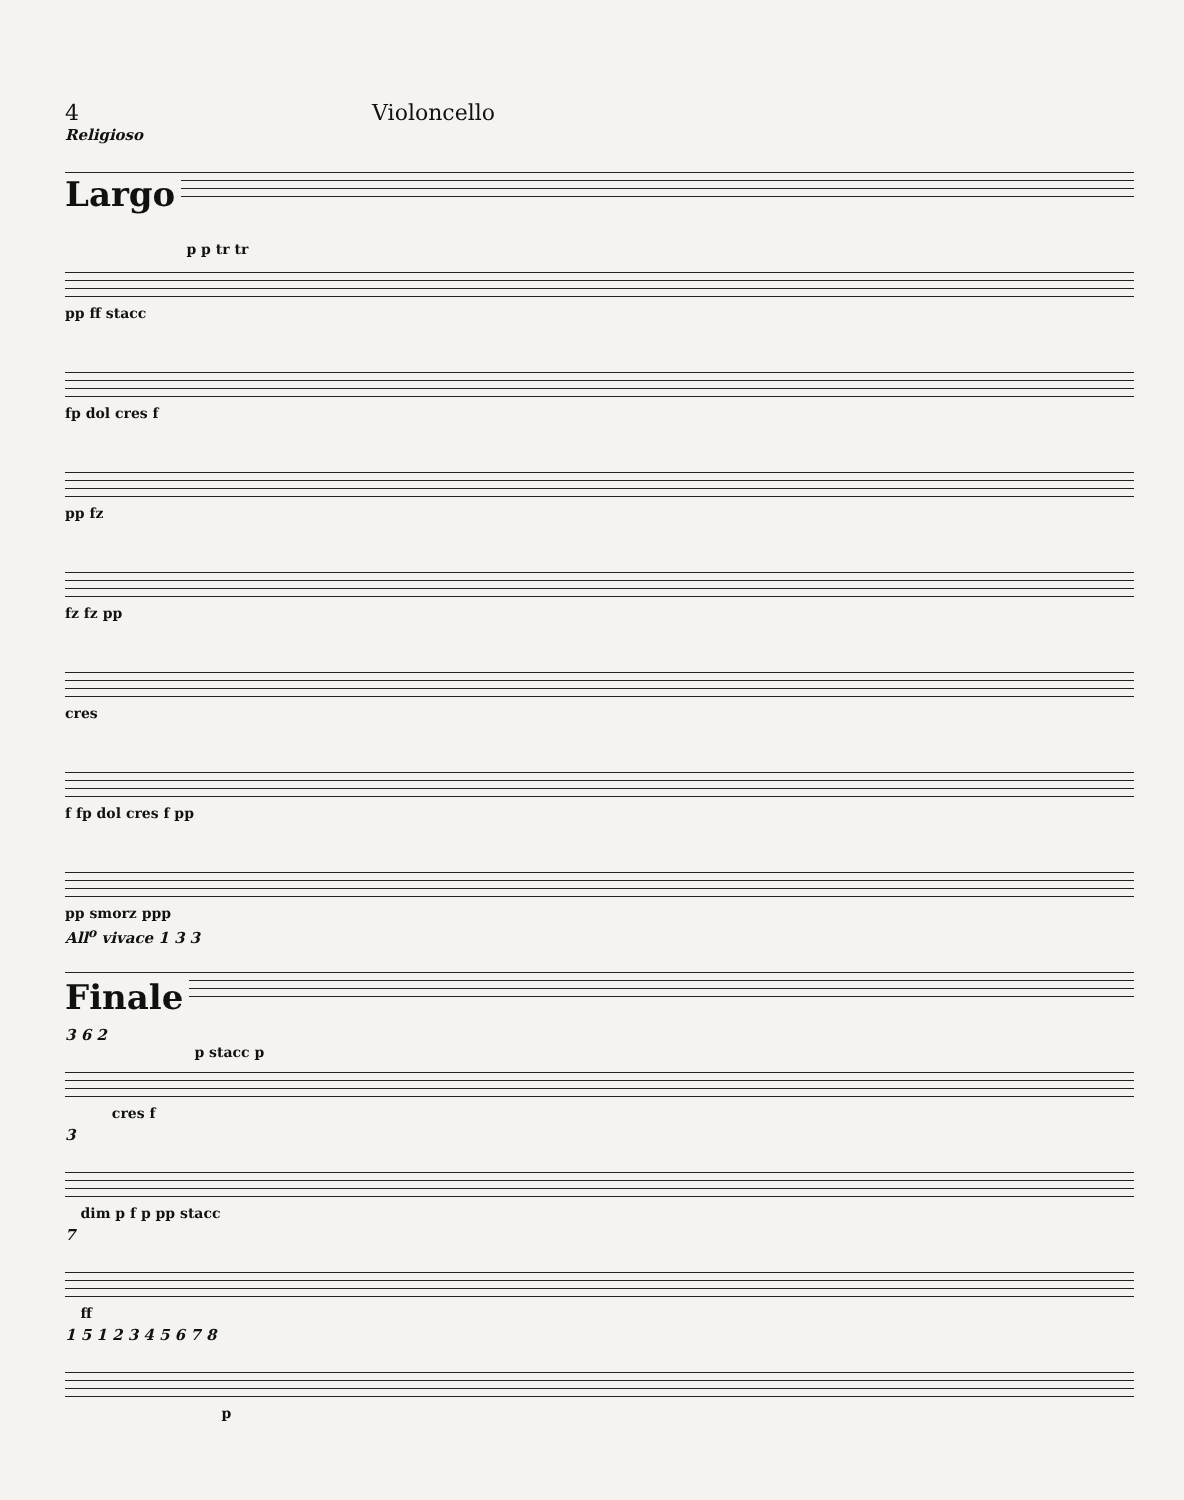4 Violoncello
Religioso
Largo p p tr tr
pp ff stacc
fp dol cres f
pp fz
fz fz pp
cres
f fp dol cres f pp
pp smorz ppp
All<sup>o</sup> vivace 1 3 3
Finale p stacc p
3 6 2 cres f
3 dim p f p pp stacc
7 ff
1 5 1 2 3 4 5 6 7 8 p